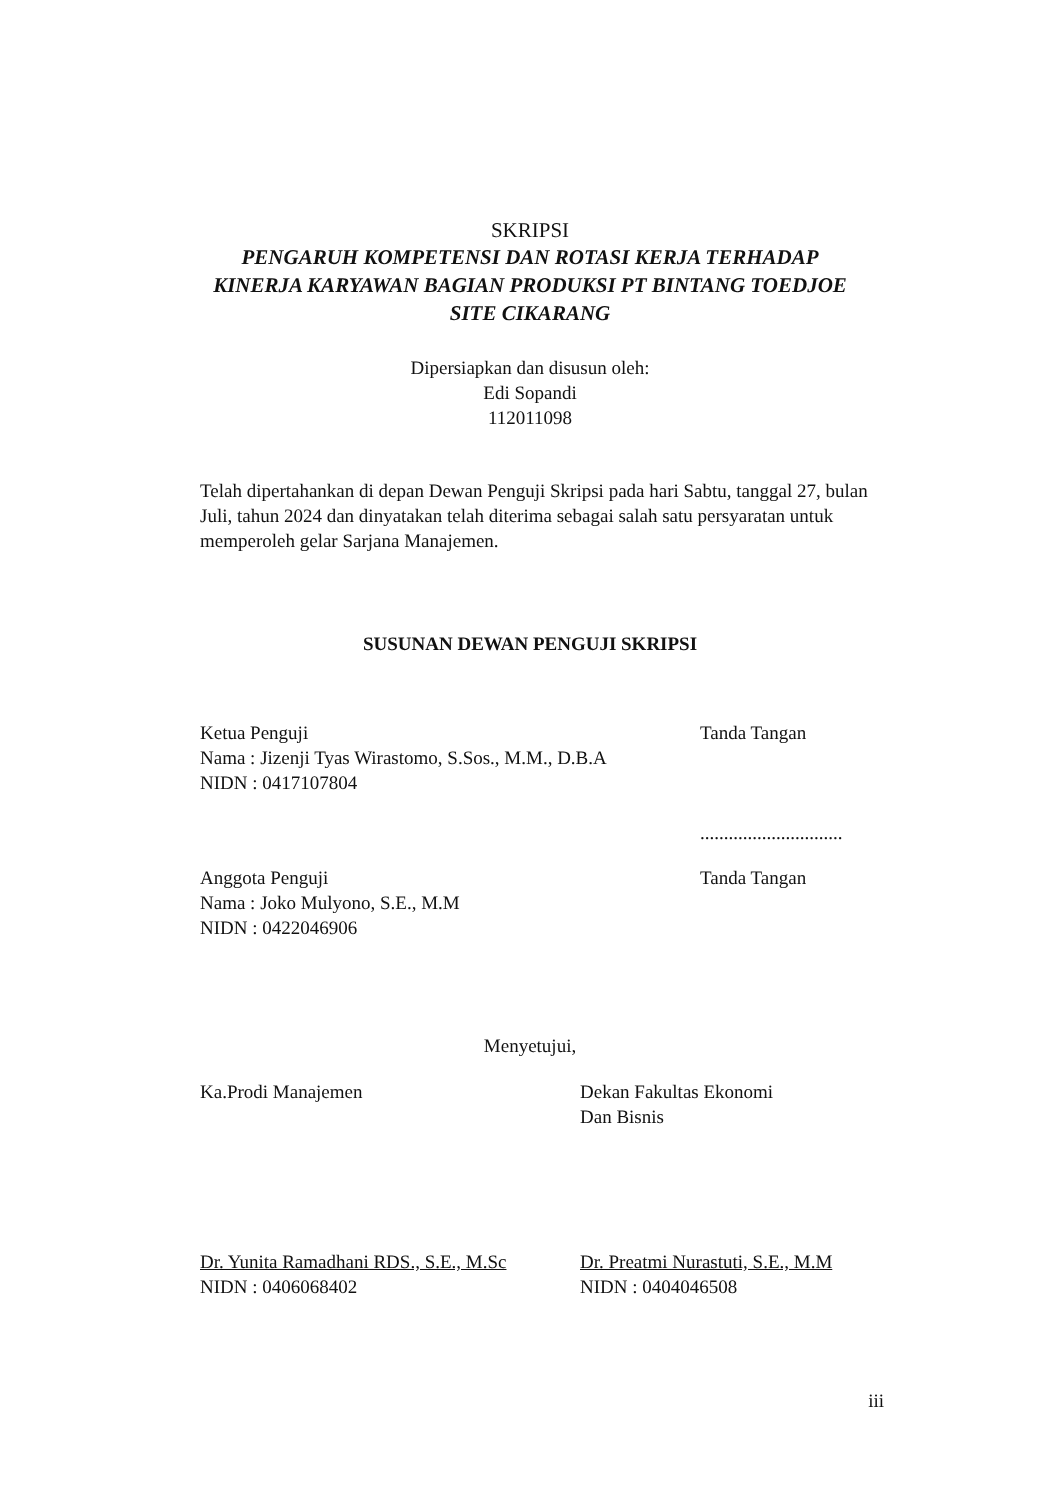SKRIPSI
PENGARUH KOMPETENSI DAN ROTASI KERJA TERHADAP KINERJA KARYAWAN BAGIAN PRODUKSI PT BINTANG TOEDJOE SITE CIKARANG
Dipersiapkan dan disusun oleh:
Edi Sopandi
112011098
Telah dipertahankan di depan Dewan Penguji Skripsi pada hari Sabtu, tanggal 27, bulan Juli, tahun 2024 dan dinyatakan telah diterima sebagai salah satu persyaratan untuk memperoleh gelar Sarjana Manajemen.
SUSUNAN DEWAN PENGUJI SKRIPSI
Ketua Penguji
Nama : Jizenji Tyas Wirastomo, S.Sos., M.M., D.B.A
NIDN : 0417107804
Tanda Tangan
..............................
Anggota Penguji
Nama : Joko Mulyono, S.E., M.M
NIDN : 0422046906
Tanda Tangan
Menyetujui,
Ka.Prodi Manajemen Dekan Fakultas Ekonomi
Dan Bisnis
Dr. Yunita Ramadhani RDS., S.E., M.Sc
NIDN : 0406068402
Dr. Preatmi Nurastuti, S.E., M.M
NIDN : 0404046508
iii